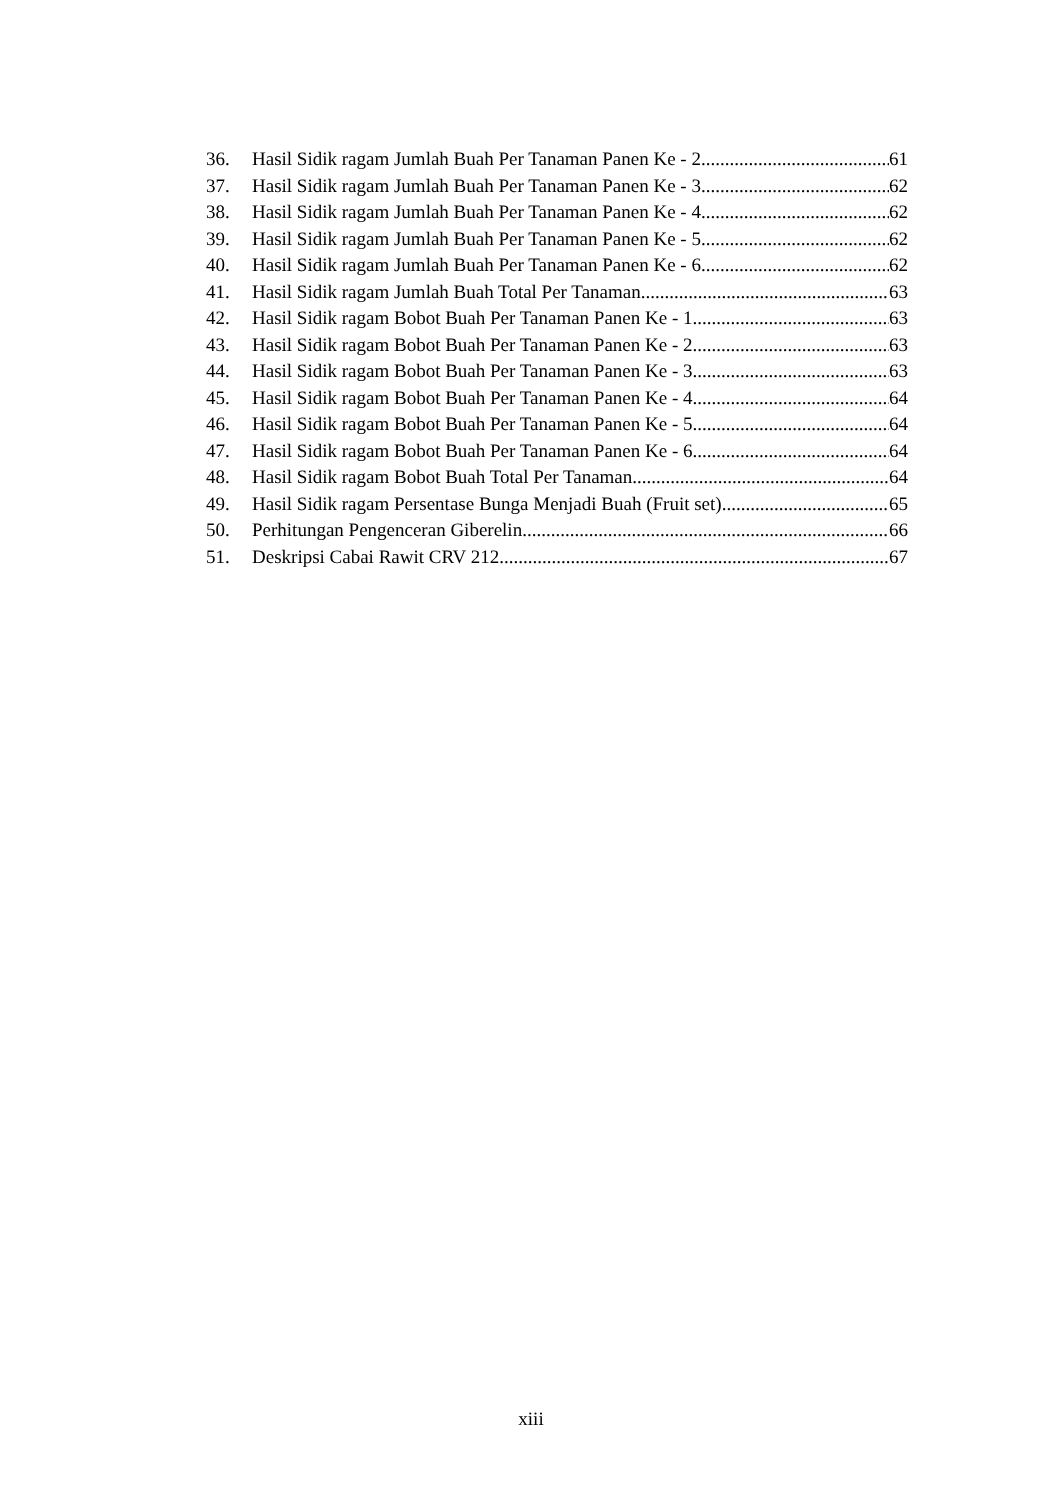36. Hasil Sidik ragam Jumlah Buah Per Tanaman Panen Ke - 2 61
37. Hasil Sidik ragam Jumlah Buah Per Tanaman Panen Ke - 3 62
38. Hasil Sidik ragam Jumlah Buah Per Tanaman Panen Ke - 4 62
39. Hasil Sidik ragam Jumlah Buah Per Tanaman Panen Ke - 5 62
40. Hasil Sidik ragam Jumlah Buah Per Tanaman Panen Ke - 6 62
41. Hasil Sidik ragam Jumlah Buah Total Per Tanaman 63
42. Hasil Sidik ragam Bobot Buah Per Tanaman Panen Ke - 1 63
43. Hasil Sidik ragam Bobot Buah Per Tanaman Panen Ke - 2 63
44. Hasil Sidik ragam Bobot Buah Per Tanaman Panen Ke - 3 63
45. Hasil Sidik ragam Bobot Buah Per Tanaman Panen Ke - 4 64
46. Hasil Sidik ragam Bobot Buah Per Tanaman Panen Ke - 5 64
47. Hasil Sidik ragam Bobot Buah Per Tanaman Panen Ke - 6 64
48. Hasil Sidik ragam Bobot Buah Total Per Tanaman 64
49. Hasil Sidik ragam Persentase Bunga Menjadi Buah (Fruit set) 65
50. Perhitungan Pengenceran Giberelin 66
51. Deskripsi Cabai Rawit CRV 212 67
xiii